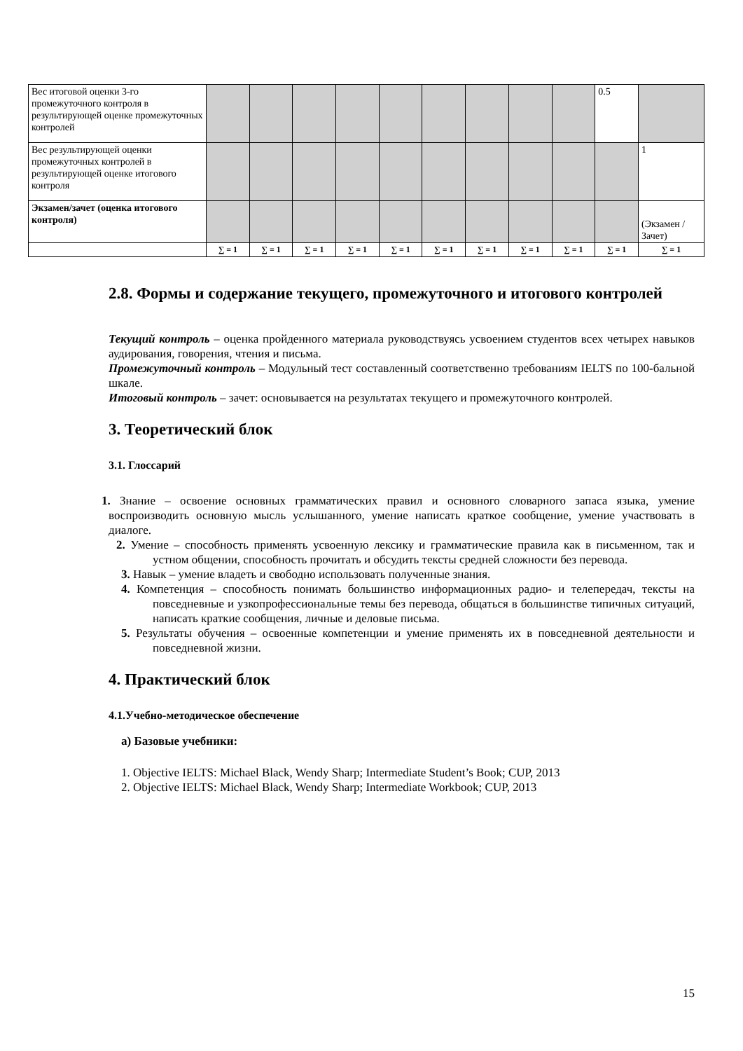| Вес итоговой оценки 3-го промежуточного контроля в результирующей оценке промежуточных контролей | | | | | | | | | | 0.5 | |
| Вес результирующей оценки промежуточных контролей в результирующей оценке итогового контроля | | | | | | | | | | | 1 |
| Экзамен/зачет (оценка итогового контроля) | | | | | | | | | | | (Экзамен /Зачет) |
| | ∑ = 1 | ∑ = 1 | ∑ = 1 | ∑ = 1 | ∑ = 1 | ∑ = 1 | ∑ = 1 | ∑ = 1 | ∑ = 1 | ∑ = 1 | ∑ = 1 |
2.8. Формы и содержание текущего, промежуточного и итогового контролей
Текущий контроль – оценка пройденного материала руководствуясь усвоением студентов всех четырех навыков аудирования, говорения, чтения и письма.
Промежуточный контроль – Модульный тест составленный соответственно требованиям IELTS по 100-бальной шкале.
Итоговый контроль – зачет: основывается на результатах текущего и промежуточного контролей.
3. Теоретический блок
3.1. Глоссарий
1. Знание – освоение основных грамматических правил и основного словарного запаса языка, умение воспроизводить основную мысль услышанного, умение написать краткое сообщение, умение участвовать в диалоге.
2. Умение – способность применять усвоенную лексику и грамматические правила как в письменном, так и устном общении, способность прочитать и обсудить тексты средней сложности без перевода.
3. Навык – умение владеть и свободно использовать полученные знания.
4. Компетенция – способность понимать большинство информационных радио- и телепередач, тексты на повседневные и узкопрофессиональные темы без перевода, общаться в большинстве типичных ситуаций, написать краткие сообщения, личные и деловые письма.
5. Результаты обучения – освоенные компетенции и умение применять их в повседневной деятельности и повседневной жизни.
4. Практический блок
4.1.Учебно-методическое обеспечение
а) Базовые учебники:
1. Objective IELTS: Michael Black, Wendy Sharp; Intermediate Student’s Book; CUP, 2013
2. Objective IELTS: Michael Black, Wendy Sharp; Intermediate Workbook; CUP, 2013
15